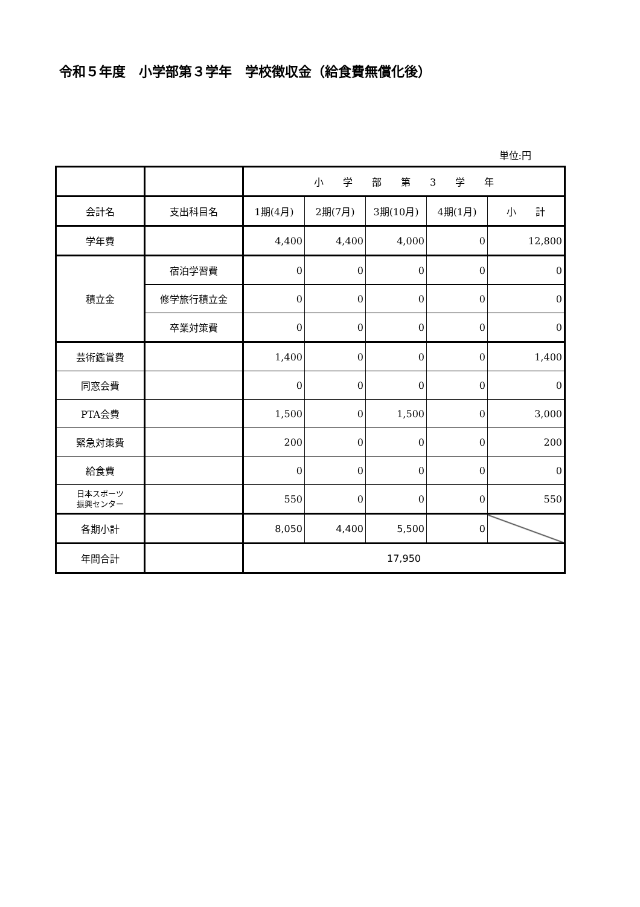令和５年度　小学部第３学年　学校徴収金（給食費無償化後）
単位:円
| | | 小 学 部 第 3 学 年 | | | | |
| --- | --- | --- | --- | --- | --- | --- |
| 会計名 | 支出科目名 | 1期(4月) | 2期(7月) | 3期(10月) | 4期(1月) | 小 計 |
| 学年費 | | 4,400 | 4,400 | 4,000 | 0 | 12,800 |
| 積立金 | 宿泊学習費 | 0 | 0 | 0 | 0 | 0 |
| | 修学旅行積立金 | 0 | 0 | 0 | 0 | 0 |
| | 卒業対策費 | 0 | 0 | 0 | 0 | 0 |
| 芸術鑑賞費 | | 1,400 | 0 | 0 | 0 | 1,400 |
| 同窓会費 | | 0 | 0 | 0 | 0 | 0 |
| PTA会費 | | 1,500 | 0 | 1,500 | 0 | 3,000 |
| 緊急対策費 | | 200 | 0 | 0 | 0 | 200 |
| 給食費 | | 0 | 0 | 0 | 0 | 0 |
| 日本スポーツ 振興センター | | 550 | 0 | 0 | 0 | 550 |
| 各期小計 | | 8,050 | 4,400 | 5,500 | 0 | |
| 年間合計 | | 17,950 | | | | |